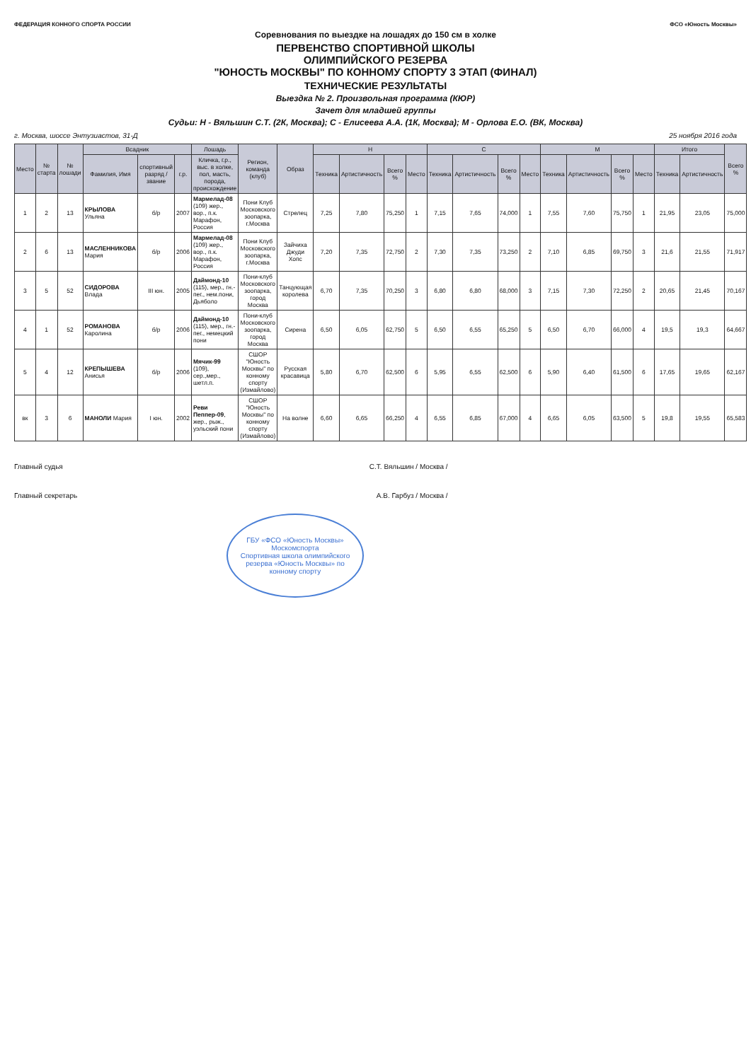ФЕДЕРАЦИЯ КОННОГО СПОРТА РОССИИ ФСО «Юность Москвы»
Соревнования по выездке на лошадях до 150 см в холке
ПЕРВЕНСТВО СПОРТИВНОЙ ШКОЛЫ
ОЛИМПИЙСКОГО РЕЗЕРВА
"ЮНОСТЬ МОСКВЫ" ПО КОННОМУ СПОРТУ 3 ЭТАП (ФИНАЛ)
ТЕХНИЧЕСКИЕ РЕЗУЛЬТАТЫ
Выездка № 2. Произвольная программа (КЮР)
Зачет для младшей группы
Судьи: Н - Вяльшин С.Т. (2К, Москва); С - Елисеева А.А. (1К, Москва); М - Орлова Е.О. (ВК, Москва)
г. Москва, шоссе Энтузиастов, 31-Д 25 ноября 2016 года
| Место | № старта | № лошади | Всадник | | | Лошадь | Регион, команда (клуб) | Образ | Н | | | | С | | | | М | | | | Итого | | Всего % |
| --- | --- | --- | --- | --- | --- | --- | --- | --- | --- | --- | --- | --- | --- | --- | --- | --- | --- | --- | --- | --- | --- | --- | --- |
| | | | Фамилия, Имя | спортивный разряд / звание | г.р. | Кличка, г.р., выс. в холке, пол, масть, порода, происхождение | | | Техника | Артистичность | Всего % | Место | Техника | Артистичность | Всего % | Место | Техника | Артистичность | Всего % | Место | Техника | Артистичность | |
| 1 | 2 | 13 | КРЫЛОВА Ульяна | б/р | 2007 | Мармелад-08 (109) жер., вор., п.к. Марафон, Россия | Пони Клуб Московского зоопарка, г.Москва | Стрелец | 7,25 | 7,80 | 75,250 | 1 | 7,15 | 7,65 | 74,000 | 1 | 7,55 | 7,60 | 75,750 | 1 | 21,95 | 23,05 | 75,000 |
| 2 | 6 | 13 | МАСЛЕННИКОВА Мария | б/р | 2006 | Мармелад-08 (109) жер., вор., п.к. Марафон, Россия | Пони Клуб Московского зоопарка, г.Москва | Зайчиха Джуди Хопс | 7,20 | 7,35 | 72,750 | 2 | 7,30 | 7,35 | 73,250 | 2 | 7,10 | 6,85 | 69,750 | 3 | 21,6 | 21,55 | 71,917 |
| 3 | 5 | 52 | СИДОРОВА Влада | III юн. | 2005 | Даймонд-10 (115), мер., гн.-пег., нем.пони, Дьяболо | Пони-клуб Московского зоопарка, город Москва | Танцующая королева | 6,70 | 7,35 | 70,250 | 3 | 6,80 | 6,80 | 68,000 | 3 | 7,15 | 7,30 | 72,250 | 2 | 20,65 | 21,45 | 70,167 |
| 4 | 1 | 52 | РОМАНОВА Каролина | б/р | 2006 | Даймонд-10 (115), мер., гн.-пег., немецкий пони | Пони-клуб Московского зоопарка, город Москва | Сирена | 6,50 | 6,05 | 62,750 | 5 | 6,50 | 6,55 | 65,250 | 5 | 6,50 | 6,70 | 66,000 | 4 | 19,5 | 19,3 | 64,667 |
| 5 | 4 | 12 | КРЕПЫШЕВА Анисья | б/р | 2006 | Мячик-99 (109), сер.,мер., шетл.п. | СШОР "Юность Москвы" по конному спорту (Измайлово) | Русская красавица | 5,80 | 6,70 | 62,500 | 6 | 5,95 | 6,55 | 62,500 | 6 | 5,90 | 6,40 | 61,500 | 6 | 17,65 | 19,65 | 62,167 |
| вк | 3 | 6 | МАНОЛИ Мария | I юн. | 2002 | Реви Пеппер-09 , жер., рыж., уэльский пони | СШОР "Юность Москвы" по конному спорту (Измайлово) | На волне | 6,60 | 6,65 | 66,250 | 4 | 6,55 | 6,85 | 67,000 | 4 | 6,65 | 6,05 | 63,500 | 5 | 19,8 | 19,55 | 65,583 |
Главный судья С.Т. Вяльшин / Москва /
Главный секретарь А.В. Гарбуз / Москва /
ГБУ «ФСО «Юность Москвы» Москомспорта
Спортивная школа олимпийского резерва «Юность Москвы» по конному спорту